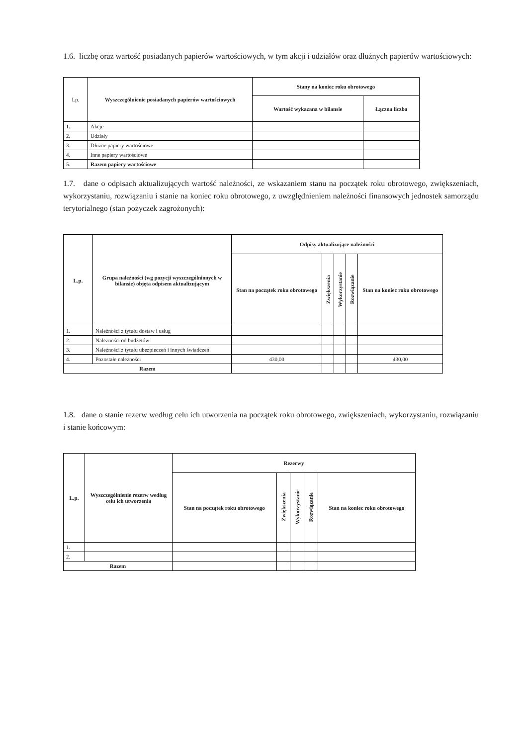1.6. liczbę oraz wartość posiadanych papierów wartościowych, w tym akcji i udziałów oraz dłużnych papierów wartościowych:
| Lp. | Wyszczególnienie posiadanych papierów wartościowych | Stany na koniec roku obrotowego | |
| --- | --- | --- | --- |
| | | Wartość wykazana w bilansie | Łączna liczba |
| 1. | Akcje | | |
| 2. | Udziały | | |
| 3. | Dłużne papiery wartościowe | | |
| 4. | Inne papiery wartościowe | | |
| 5. | Razem papiery wartościowe | | |
1.7. dane o odpisach aktualizujących wartość należności, ze wskazaniem stanu na początek roku obrotowego, zwiększeniach, wykorzystaniu, rozwiązaniu i stanie na koniec roku obrotowego, z uwzględnieniem należności finansowych jednostek samorządu terytorialnego (stan pożyczek zagrożonych):
| L.p. | Grupa należności (wg pozycji wyszczególnionych w bilansie) objęta odpisem aktualizującym | Odpisy aktualizujące należności | | | | |
| --- | --- | --- | --- | --- | --- | --- |
| | | Stan na początek roku obrotowego | Zwiększenia | Wykorzystanie | Rozwiązanie | Stan na koniec roku obrotowego |
| 1. | Należności z tytułu dostaw i usług | | | | | |
| 2. | Należności od budżetów | | | | | |
| 3. | Należności z tytułu ubezpieczeń i innych świadczeń | | | | | |
| 4. | Pozostałe należności | 430,00 | | | | 430,00 |
| Razem | | | | | | |
1.8. dane o stanie rezerw według celu ich utworzenia na początek roku obrotowego, zwiększeniach, wykorzystaniu, rozwiązaniu i stanie końcowym:
| L.p. | Wyszczególnienie rezerw według celu ich utworzenia | Rezerwy | | | | |
| --- | --- | --- | --- | --- | --- | --- |
| | | Stan na początek roku obrotowego | Zwiększenia | Wykorzystanie | Rozwiązanie | Stan na koniec roku obrotowego |
| 1. | | | | | | |
| 2. | | | | | | |
| Razem | | | | | | |